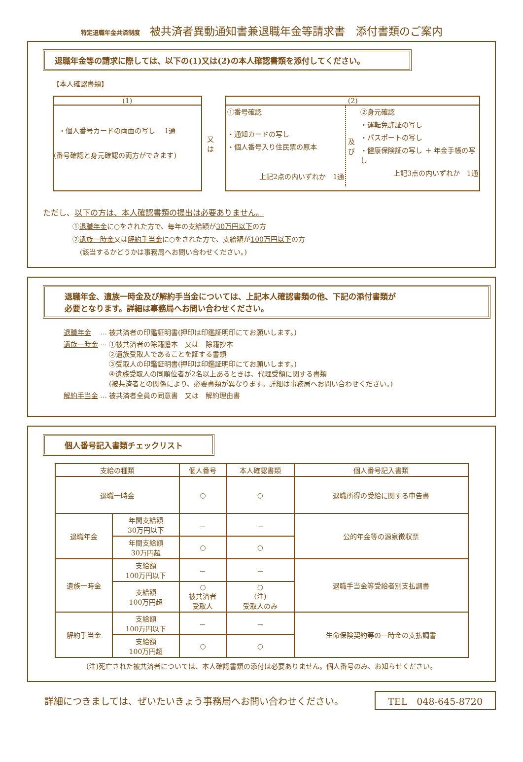特定退職年金共済制度 被共済者異動通知書兼退職年金等請求書　添付書類のご案内
退職年金等の請求に際しては、以下の(1)又は(2)の本人確認書類を添付してください。
【本人確認書類】
(1)
・個人番号カードの両面の写し　 1通
(番号確認と身元確認の両方ができます)
又は
(2)
①番号確認
・通知カードの写し
・個人番号入り住民票の原本
上記2点の内いずれか　1通
及び
②身元確認
・運転免許証の写し
・パスポートの写し
・健康保険証の写し ＋ 年金手帳の写し
上記3点の内いずれか　1通
ただし、以下の方は、本人確認書類の提出は必要ありません。
①退職年金に○をされた方で、毎年の支給額が30万円以下の方
②遺族一時金又は解約手当金に○をされた方で、支給額が100万円以下の方
(該当するかどうかは事務局へお問い合わせください。)
退職年金、遺族一時金及び解約手当金については、上記本人確認書類の他、下記の添付書類が
必要となります。詳細は事務局へお問い合わせください。
| 退職年金 | … | 被共済者の印鑑証明書(押印は印鑑証明印にてお願いします。) |
| 遺族一時金 | … | ①被共済者の除籍謄本 又は 除籍抄本 ②遺族受取人であることを証する書類 ③受取人の印鑑証明書(押印は印鑑証明印にてお願いします。) ④遺族受取人の同順位者が2名以上あるときは、代理受領に関する書類 (被共済者との関係により、必要書類が異なります。詳細は事務局へお問い合わせください。) |
| 解約手当金 | … | 被共済者全員の同意書 又は 解約理由書 |
個人番号記入書類チェックリスト
| 支給の種類 | | 個人番号 | 本人確認書類 | 個人番号記入書類 |
| --- | --- | --- | --- | --- |
| 退職一時金 | | ○ | ○ | 退職所得の受給に関する申告書 |
| 退職年金 | 年間支給額 30万円以下 | － | － | 公的年金等の源泉徴収票 |
| | 年間支給額 30万円超 | ○ | ○ | |
| 遺族一時金 | 支給額 100万円以下 | － | － | 退職手当金等受給者別支払調書 |
| | 支給額 100万円超 | ○ 被共済者 受取人 | ○ (注) 受取人のみ | |
| 解約手当金 | 支給額 100万円以下 | － | － | 生命保険契約等の一時金の支払調書 |
| | 支給額 100万円超 | ○ | ○ | |
(注)死亡された被共済者については、本人確認書類の添付は必要ありません。個人番号のみ、お知らせください。
詳細につきましては、ぜいたいきょう事務局へお問い合わせください。
TEL　048-645-8720